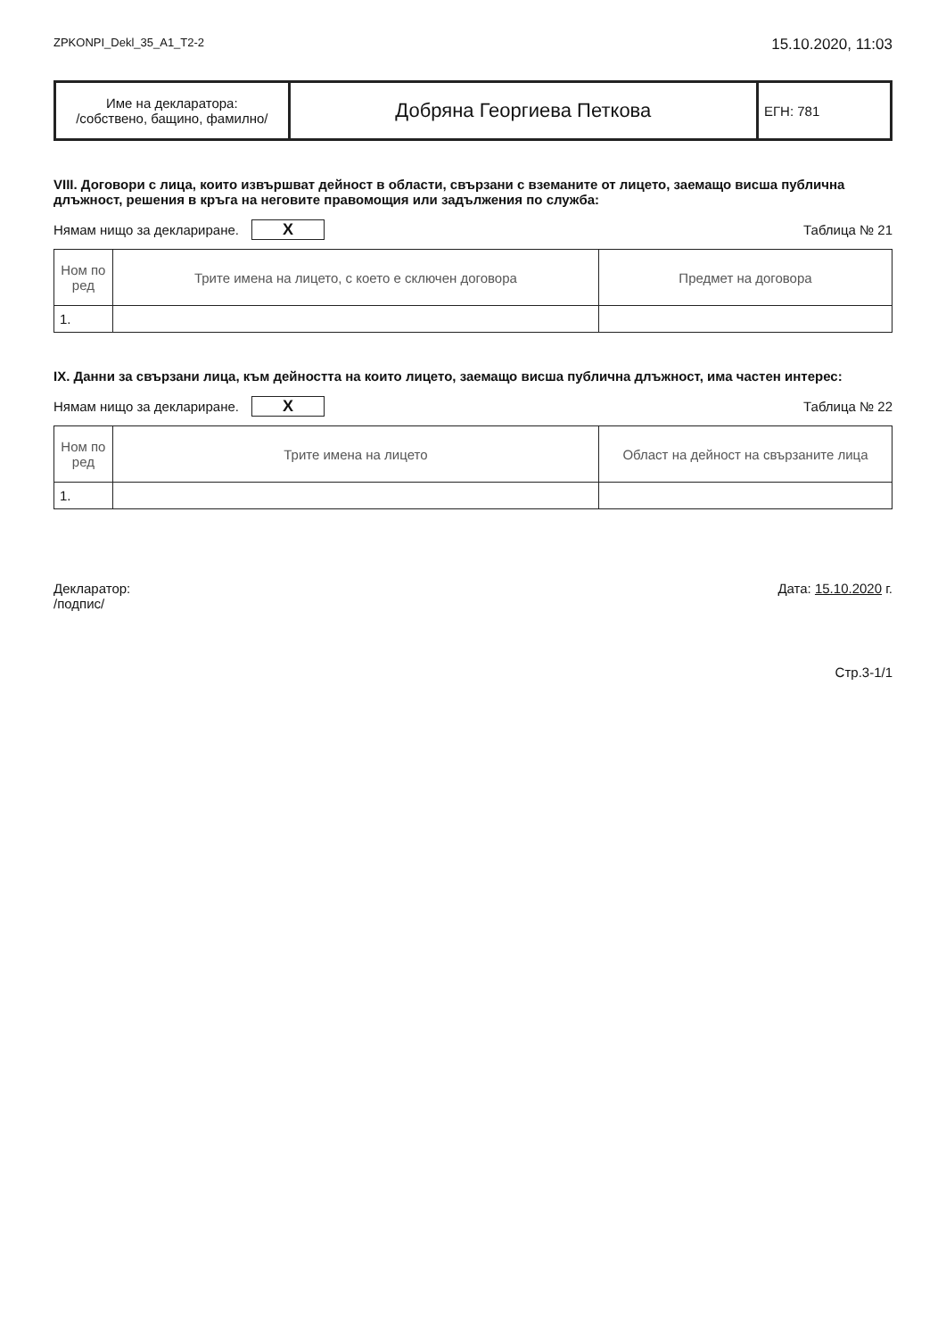ZPKONPI_Dekl_35_A1_T2-2 15.10.2020, 11:03
| Име на декларатора: /собствено, бащино, фамилно/ | Добряна Георгиева Петкова | ЕГН: 781 |
VIII. Договори с лица, които извършват дейност в области, свързани с вземаните от лицето, заемащо висша публична длъжност, решения в кръга на неговите правомощия или задължения по служба:
Нямам нищо за деклариране. X Таблица № 21
| Ном по ред | Трите имена на лицето, с което е сключен договора | Предмет на договора |
| --- | --- | --- |
| 1. | | |
IX. Данни за свързани лица, към дейността на които лицето, заемащо висша публична длъжност, има частен интерес:
Нямам нищо за деклариране. X Таблица № 22
| Ном по ред | Трите имена на лицето | Област на дейност на свързаните лица |
| --- | --- | --- |
| 1. | | |
Декларатор:
/подпис/ Дата: 15.10.2020 г.
Стр.3-1/1